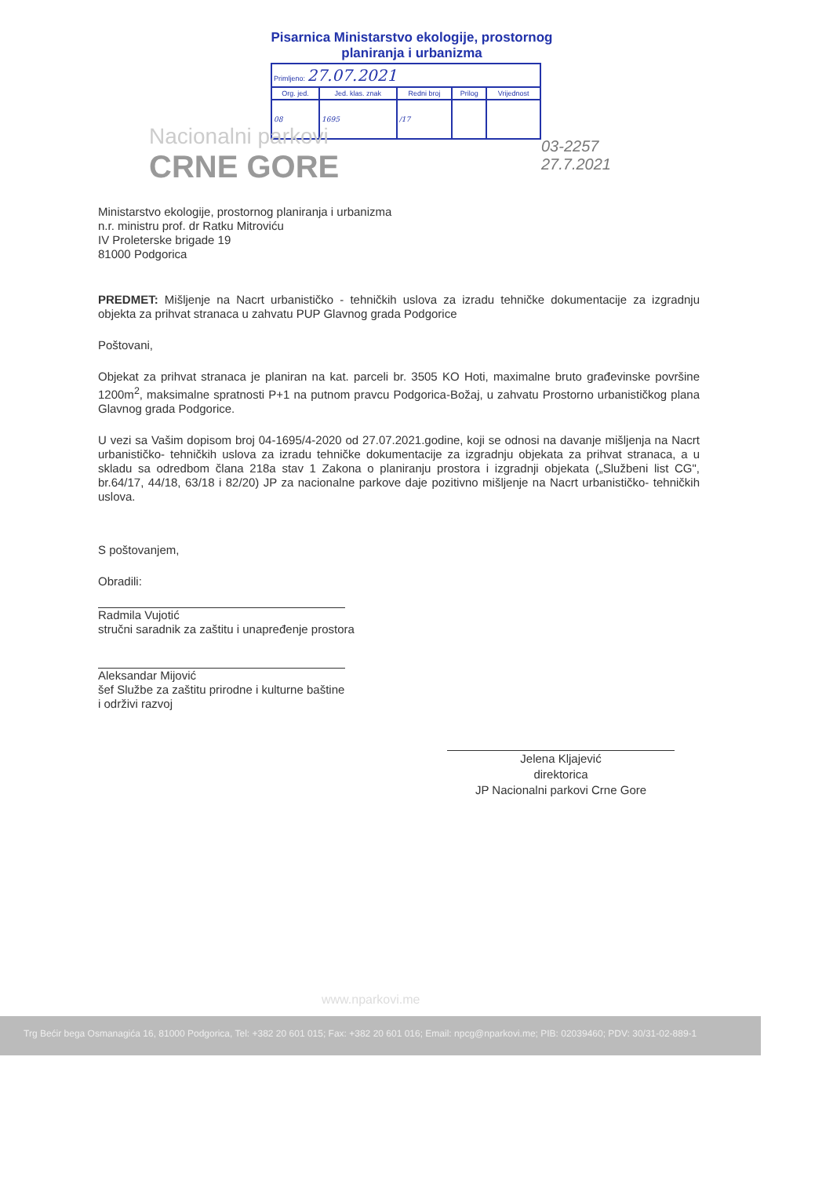Pisarnica Ministarstvo ekologije, prostornog planiranja i urbanizma
| Primljeno: 27.07.2021 | | | | |
| Org. jed. | Jed. klas. znak | Redni broj | Prilog | Vrijednost |
| 08 | 1695 | /17 | | |
Nacionalni parkovi
CRNE GORE
03-2257
27.7.2021
Ministarstvo ekologije, prostornog planiranja i urbanizma
n.r. ministru prof. dr Ratku Mitroviću
IV Proleterske brigade 19
81000 Podgorica
PREDMET: Mišljenje na Nacrt urbanističko - tehničkih uslova za izradu tehničke dokumentacije za izgradnju objekta za prihvat stranaca u zahvatu PUP Glavnog grada Podgorice
Poštovani,
Objekat za prihvat stranaca je planiran na kat. parceli br. 3505 KO Hoti, maximalne bruto građevinske površine 1200m<sup>2</sup>, maksimalne spratnosti P+1 na putnom pravcu Podgorica-Božaj, u zahvatu Prostorno urbanističkog plana Glavnog grada Podgorice.
U vezi sa Vašim dopisom broj 04-1695/4-2020 od 27.07.2021.godine, koji se odnosi na davanje mišljenja na Nacrt urbanističko- tehničkih uslova za izradu tehničke dokumentacije za izgradnju objekata za prihvat stranaca, a u skladu sa odredbom člana 218a stav 1 Zakona o planiranju prostora i izgradnji objekata („Službeni list CG", br.64/17, 44/18, 63/18 i 82/20) JP za nacionalne parkove daje pozitivno mišljenje na Nacrt urbanističko- tehničkih uslova.
S poštovanjem,
Obradili:
Radmila Vujotić
stručni saradnik za zaštitu i unapređenje prostora
Aleksandar Mijović
šef Službe za zaštitu prirodne i kulturne baštine
i održivi razvoj
Jelena Kljajević
direktorica
JP Nacionalni parkovi Crne Gore
www.nparkovi.me
Trg Bećir bega Osmanagića 16, 81000 Podgorica, Tel: +382 20 601 015; Fax: +382 20 601 016; Email: npcg@nparkovi.me; PIB: 02039460; PDV: 30/31-02-889-1